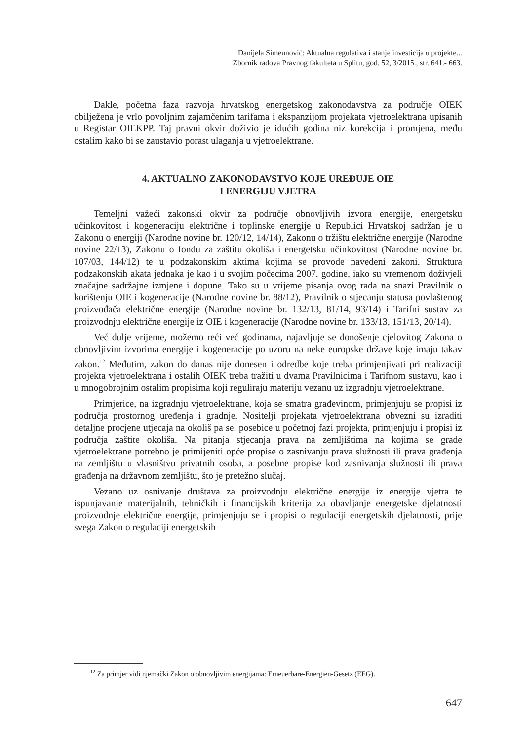Danijela Simeunović: Aktualna regulativa i stanje investicija u projekte...
Zbornik radova Pravnog fakulteta u Splitu, god. 52, 3/2015., str. 641.- 663.
Dakle, početna faza razvoja hrvatskog energetskog zakonodavstva za područje OIEK obilježena je vrlo povoljnim zajamčenim tarifama i ekspanzijom projekata vjetroelektrana upisanih u Registar OIEKPP. Taj pravni okvir doživio je idućih godina niz korekcija i promjena, među ostalim kako bi se zaustavio porast ulaganja u vjetroelektrane.
4. AKTUALNO ZAKONODAVSTVO KOJE UREĐUJE OIE
I ENERGIJU VJETRA
Temeljni važeći zakonski okvir za područje obnovljivih izvora energije, energetsku učinkovitost i kogeneraciju električne i toplinske energije u Republici Hrvatskoj sadržan je u Zakonu o energiji (Narodne novine br. 120/12, 14/14), Zakonu o tržištu električne energije (Narodne novine 22/13), Zakonu o fondu za zaštitu okoliša i energetsku učinkovitost (Narodne novine br. 107/03, 144/12) te u podzakonskim aktima kojima se provode navedeni zakoni. Struktura podzakonskih akata jednaka je kao i u svojim počecima 2007. godine, iako su vremenom doživjeli značajne sadržajne izmjene i dopune. Tako su u vrijeme pisanja ovog rada na snazi Pravilnik o korištenju OIE i kogeneracije (Narodne novine br. 88/12), Pravilnik o stjecanju statusa povlaštenog proizvođača električne energije (Narodne novine br. 132/13, 81/14, 93/14) i Tarifni sustav za proizvodnju električne energije iz OIE i kogeneracije (Narodne novine br. 133/13, 151/13, 20/14).
Već dulje vrijeme, možemo reći već godinama, najavljuje se donošenje cjelovitog Zakona o obnovljivim izvorima energije i kogeneracije po uzoru na neke europske države koje imaju takav zakon.<sup>12</sup> Međutim, zakon do danas nije donesen i odredbe koje treba primjenjivati pri realizaciji projekta vjetroelektrana i ostalih OIEK treba tražiti u dvama Pravilnicima i Tarifnom sustavu, kao i u mnogobrojnim ostalim propisima koji reguliraju materiju vezanu uz izgradnju vjetroelektrane.
Primjerice, na izgradnju vjetroelektrane, koja se smatra građevinom, primjenjuju se propisi iz područja prostornog uređenja i gradnje. Nositelji projekata vjetroelektrana obvezni su izraditi detaljne procjene utjecaja na okoliš pa se, posebice u početnoj fazi projekta, primjenjuju i propisi iz područja zaštite okoliša. Na pitanja stjecanja prava na zemljištima na kojima se grade vjetroelektrane potrebno je primijeniti opće propise o zasnivanju prava služnosti ili prava građenja na zemljištu u vlasništvu privatnih osoba, a posebne propise kod zasnivanja služnosti ili prava građenja na državnom zemljištu, što je pretežno slučaj.
Vezano uz osnivanje društava za proizvodnju električne energije iz energije vjetra te ispunjavanje materijalnih, tehničkih i financijskih kriterija za obavljanje energetske djelatnosti proizvodnje električne energije, primjenjuju se i propisi o regulaciji energetskih djelatnosti, prije svega Zakon o regulaciji energetskih
<sup>12</sup> Za primjer vidi njemački Zakon o obnovljivim energijama: Erneuerbare-Energien-Gesetz (EEG).
647